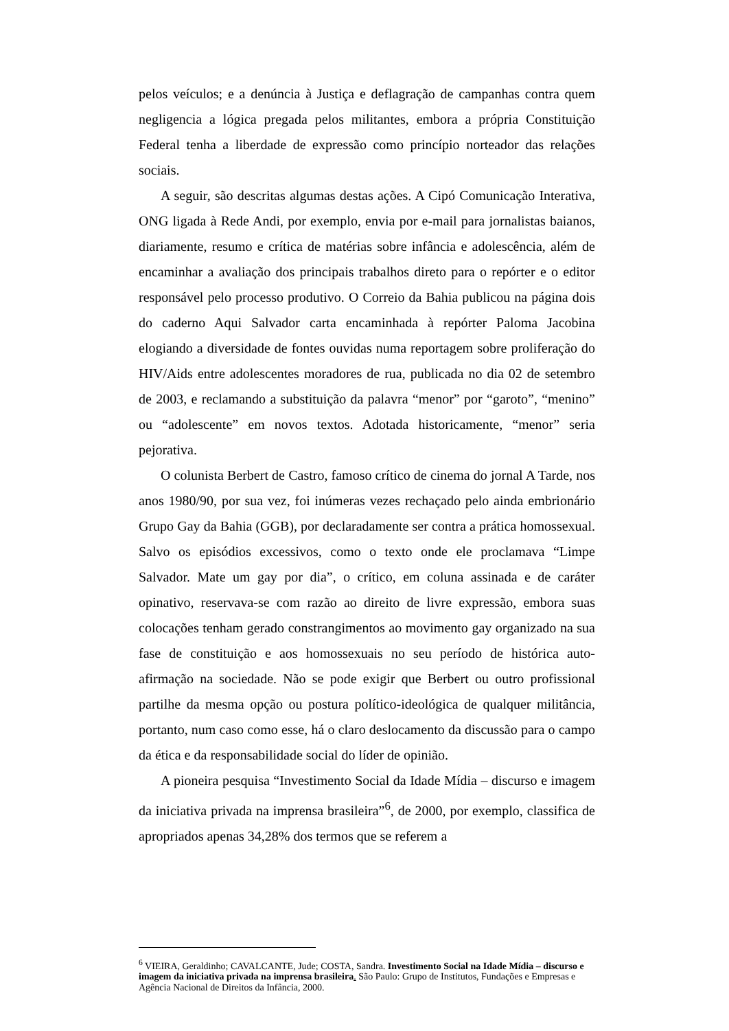pelos veículos; e a denúncia à Justiça e deflagração de campanhas contra quem negligencia a lógica pregada pelos militantes, embora a própria Constituição Federal tenha a liberdade de expressão como princípio norteador das relações sociais.
A seguir, são descritas algumas destas ações. A Cipó Comunicação Interativa, ONG ligada à Rede Andi, por exemplo, envia por e-mail para jornalistas baianos, diariamente, resumo e crítica de matérias sobre infância e adolescência, além de encaminhar a avaliação dos principais trabalhos direto para o repórter e o editor responsável pelo processo produtivo. O Correio da Bahia publicou na página dois do caderno Aqui Salvador carta encaminhada à repórter Paloma Jacobina elogiando a diversidade de fontes ouvidas numa reportagem sobre proliferação do HIV/Aids entre adolescentes moradores de rua, publicada no dia 02 de setembro de 2003, e reclamando a substituição da palavra “menor” por “garoto”, “menino” ou “adolescente” em novos textos. Adotada historicamente, “menor” seria pejorativa.
O colunista Berbert de Castro, famoso crítico de cinema do jornal A Tarde, nos anos 1980/90, por sua vez, foi inúmeras vezes rechaçado pelo ainda embrionário Grupo Gay da Bahia (GGB), por declaradamente ser contra a prática homossexual. Salvo os episódios excessivos, como o texto onde ele proclamava “Limpe Salvador. Mate um gay por dia”, o crítico, em coluna assinada e de caráter opinativo, reservava-se com razão ao direito de livre expressão, embora suas colocações tenham gerado constrangimentos ao movimento gay organizado na sua fase de constituição e aos homossexuais no seu período de histórica auto-afirmação na sociedade. Não se pode exigir que Berbert ou outro profissional partilhe da mesma opção ou postura político-ideológica de qualquer militância, portanto, num caso como esse, há o claro deslocamento da discussão para o campo da ética e da responsabilidade social do líder de opinião.
A pioneira pesquisa “Investimento Social da Idade Mídia – discurso e imagem da iniciativa privada na imprensa brasileira”<sup>6</sup>, de 2000, por exemplo, classifica de apropriados apenas 34,28% dos termos que se referem a
<sup>6</sup> VIEIRA, Geraldinho; CAVALCANTE, Jude; COSTA, Sandra. Investimento Social na Idade Mídia – discurso e imagem da iniciativa privada na imprensa brasileira. São Paulo: Grupo de Institutos, Fundações e Empresas e Agência Nacional de Direitos da Infância, 2000.